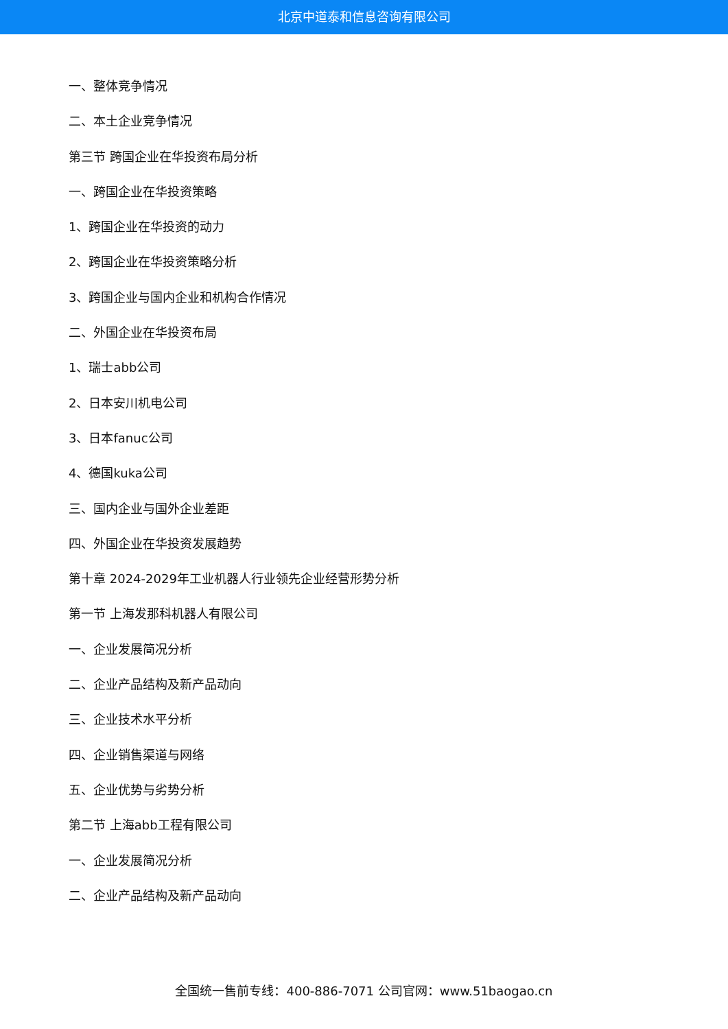北京中道泰和信息咨询有限公司
一、整体竞争情况
二、本土企业竞争情况
第三节 跨国企业在华投资布局分析
一、跨国企业在华投资策略
1、跨国企业在华投资的动力
2、跨国企业在华投资策略分析
3、跨国企业与国内企业和机构合作情况
二、外国企业在华投资布局
1、瑞士abb公司
2、日本安川机电公司
3、日本fanuc公司
4、德国kuka公司
三、国内企业与国外企业差距
四、外国企业在华投资发展趋势
第十章 2024-2029年工业机器人行业领先企业经营形势分析
第一节 上海发那科机器人有限公司
一、企业发展简况分析
二、企业产品结构及新产品动向
三、企业技术水平分析
四、企业销售渠道与网络
五、企业优势与劣势分析
第二节 上海abb工程有限公司
一、企业发展简况分析
二、企业产品结构及新产品动向
全国统一售前专线：400-886-7071 公司官网：www.51baogao.cn